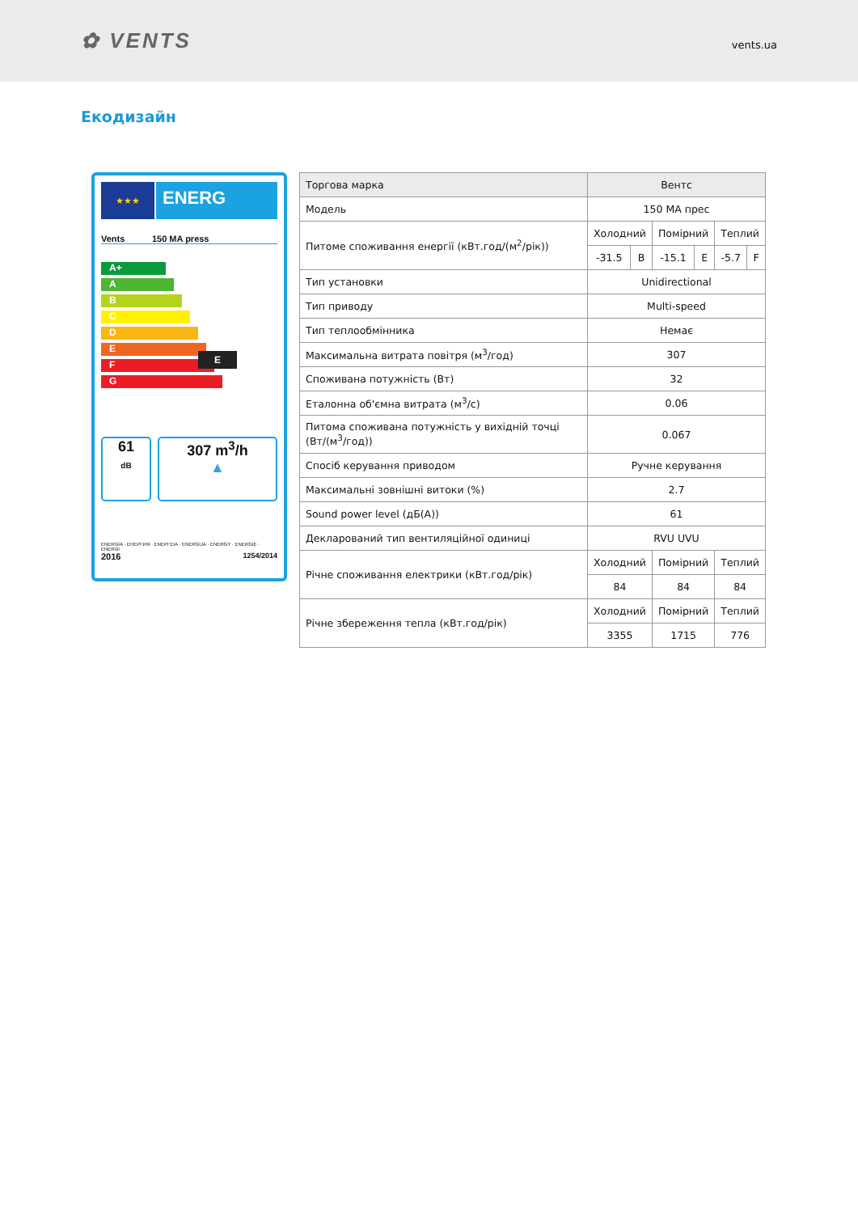✿ VENTS
vents.ua
Екодизайн
★★★
ENERG
Vents 150 MA press
A+
A
B
C
D
E E
F
G
61
dB
307 m<sup>3</sup>/h
▲
ENERGIA · ЕНЕРГИЯ · ΕΝΕΡΓΕΙΑ · ENERGIJA · ENERGY · ENERGIE · ENERGI
2016 1254/2014
| Торгова марка | Вентс | | | | | |
| Модель | 150 МА прес | | | | | |
| Питоме споживання енергії (кВт.год/(м<sup>2</sup>/рік)) | Холодний | | Помірний | | Теплий | |
| | -31.5 | B | -15.1 | E | -5.7 | F |
| Тип установки | Unidirectional | | | | | |
| Тип приводу | Multi-speed | | | | | |
| Тип теплообмінника | Немає | | | | | |
| Максимальна витрата повітря (м<sup>3</sup>/год) | 307 | | | | | |
| Споживана потужність (Вт) | 32 | | | | | |
| Еталонна об'ємна витрата (м<sup>3</sup>/с) | 0.06 | | | | | |
| Питома споживана потужність у вихідній точці (Вт/(м<sup>3</sup>/год)) | 0.067 | | | | | |
| Спосіб керування приводом | Ручне керування | | | | | |
| Максимальні зовнішні витоки (%) | 2.7 | | | | | |
| Sound power level (дБ(А)) | 61 | | | | | |
| Декларований тип вентиляційної одиниці | RVU UVU | | | | | |
| Річне споживання електрики (кВт.год/рік) | Холодний | | Помірний | | Теплий | |
| | 84 | | 84 | | 84 | |
| Річне збереження тепла (кВт.год/рік) | Холодний | | Помірний | | Теплий | |
| | 3355 | | 1715 | | 776 | |